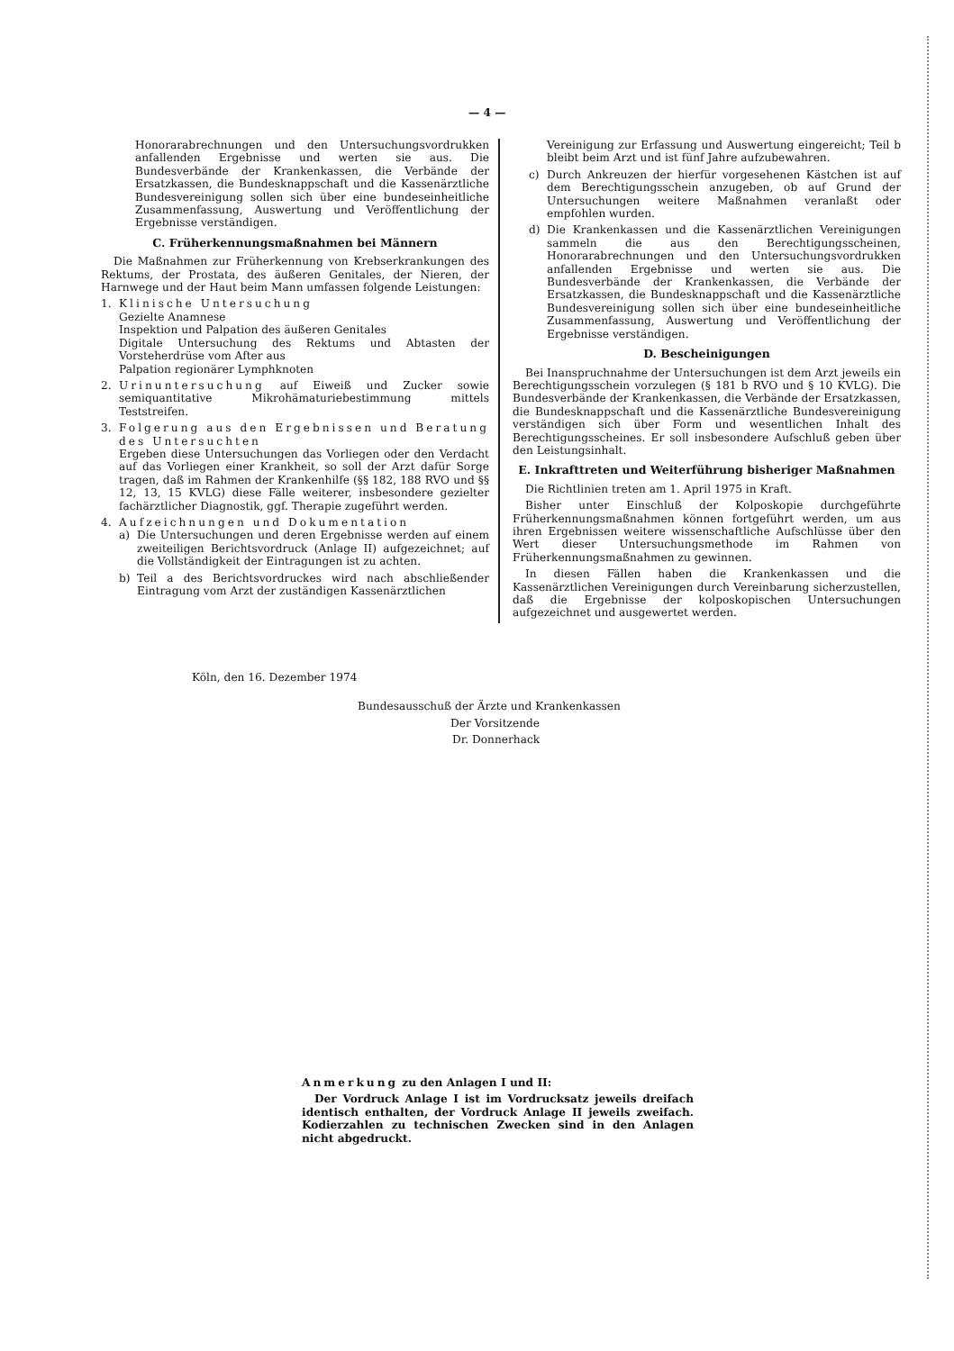— 4 —
Honorarabrechnungen und den Untersuchungsvordrukken anfallenden Ergebnisse und werten sie aus. Die Bundesverbände der Krankenkassen, die Verbände der Ersatzkassen, die Bundesknappschaft und die Kassenärztliche Bundesvereinigung sollen sich über eine bundeseinheitliche Zusammenfassung, Auswertung und Veröffentlichung der Ergebnisse verständigen.
C. Früherkennungsmaßnahmen bei Männern
Die Maßnahmen zur Früherkennung von Krebserkrankungen des Rektums, der Prostata, des äußeren Genitales, der Nieren, der Harnwege und der Haut beim Mann umfassen folgende Leistungen:
1. Klinische Untersuchung
Gezielte Anamnese
Inspektion und Palpation des äußeren Genitales
Digitale Untersuchung des Rektums und Abtasten der Vorsteherdrüse vom After aus
Palpation regionärer Lymphknoten
2. Urinuntersuchung auf Eiweiß und Zucker sowie semiquantitative Mikrohämaturiebestimmung mittels Teststreifen.
3. Folgerung aus den Ergebnissen und Beratung des Untersuchten
Ergeben diese Untersuchungen das Vorliegen oder den Verdacht auf das Vorliegen einer Krankheit, so soll der Arzt dafür Sorge tragen, daß im Rahmen der Krankenhilfe (§§ 182, 188 RVO und §§ 12, 13, 15 KVLG) diese Fälle weiterer, insbesondere gezielter fachärztlicher Diagnostik, ggf. Therapie zugeführt werden.
4. Aufzeichnungen und Dokumentation
a) Die Untersuchungen und deren Ergebnisse werden auf einem zweiteiligen Berichtsvordruck (Anlage II) aufgezeichnet; auf die Vollständigkeit der Eintragungen ist zu achten.
b) Teil a des Berichtsvordruckes wird nach abschließender Eintragung vom Arzt der zuständigen Kassenärztlichen
Vereinigung zur Erfassung und Auswertung eingereicht; Teil b bleibt beim Arzt und ist fünf Jahre aufzubewahren.
c) Durch Ankreuzen der hierfür vorgesehenen Kästchen ist auf dem Berechtigungsschein anzugeben, ob auf Grund der Untersuchungen weitere Maßnahmen veranlaßt oder empfohlen wurden.
d) Die Krankenkassen und die Kassenärztlichen Vereinigungen sammeln die aus den Berechtigungsscheinen, Honorarabrechnungen und den Untersuchungsvordrukken anfallenden Ergebnisse und werten sie aus. Die Bundesverbände der Krankenkassen, die Verbände der Ersatzkassen, die Bundesknappschaft und die Kassenärztliche Bundesvereinigung sollen sich über eine bundeseinheitliche Zusammenfassung, Auswertung und Veröffentlichung der Ergebnisse verständigen.
D. Bescheinigungen
Bei Inanspruchnahme der Untersuchungen ist dem Arzt jeweils ein Berechtigungsschein vorzulegen (§ 181 b RVO und § 10 KVLG). Die Bundesverbände der Krankenkassen, die Verbände der Ersatzkassen, die Bundesknappschaft und die Kassenärztliche Bundesvereinigung verständigen sich über Form und wesentlichen Inhalt des Berechtigungsscheines. Er soll insbesondere Aufschluß geben über den Leistungsinhalt.
E. Inkrafttreten und Weiterführung bisheriger Maßnahmen
Die Richtlinien treten am 1. April 1975 in Kraft.
Bisher unter Einschluß der Kolposkopie durchgeführte Früherkennungsmaßnahmen können fortgeführt werden, um aus ihren Ergebnissen weitere wissenschaftliche Aufschlüsse über den Wert dieser Untersuchungsmethode im Rahmen von Früherkennungsmaßnahmen zu gewinnen.
In diesen Fällen haben die Krankenkassen und die Kassenärztlichen Vereinigungen durch Vereinbarung sicherzustellen, daß die Ergebnisse der kolposkopischen Untersuchungen aufgezeichnet und ausgewertet werden.
Köln, den 16. Dezember 1974
Bundesausschuß der Ärzte und Krankenkassen
Der Vorsitzende
Dr. Donnerhack
Anmerkung zu den Anlagen I und II:
Der Vordruck Anlage I ist im Vordrucksatz jeweils dreifach identisch enthalten, der Vordruck Anlage II jeweils zweifach. Kodierzahlen zu technischen Zwecken sind in den Anlagen nicht abgedruckt.